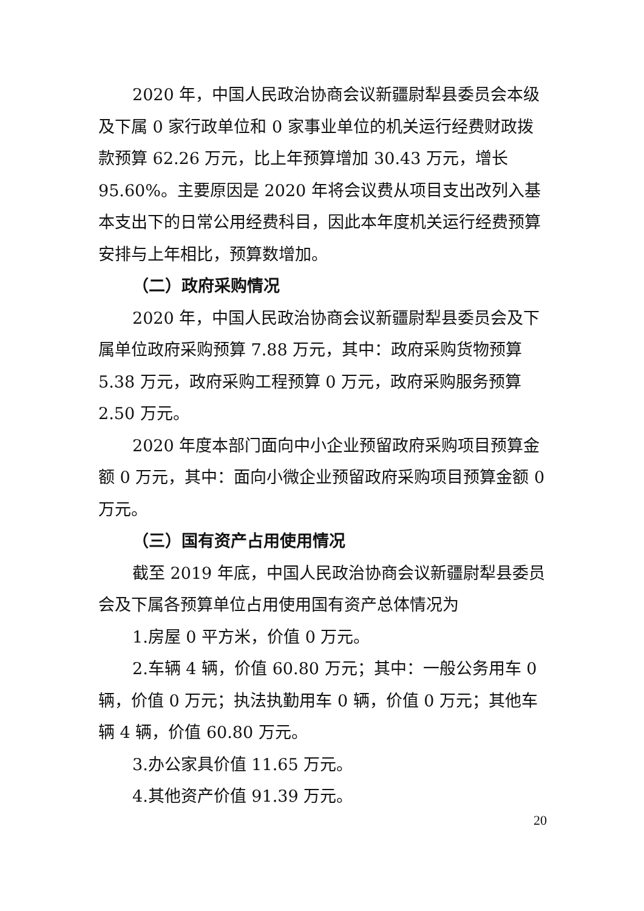2020 年，中国人民政治协商会议新疆尉犁县委员会本级及下属 0 家行政单位和 0 家事业单位的机关运行经费财政拨款预算 62.26 万元，比上年预算增加 30.43 万元，增长 95.60%。主要原因是 2020 年将会议费从项目支出改列入基本支出下的日常公用经费科目，因此本年度机关运行经费预算安排与上年相比，预算数增加。
（二）政府采购情况
2020 年，中国人民政治协商会议新疆尉犁县委员会及下属单位政府采购预算 7.88 万元，其中：政府采购货物预算 5.38 万元，政府采购工程预算 0 万元，政府采购服务预算 2.50 万元。
2020 年度本部门面向中小企业预留政府采购项目预算金额 0 万元，其中：面向小微企业预留政府采购项目预算金额 0 万元。
（三）国有资产占用使用情况
截至 2019 年底，中国人民政治协商会议新疆尉犁县委员会及下属各预算单位占用使用国有资产总体情况为
1.房屋 0 平方米，价值 0 万元。
2.车辆 4 辆，价值 60.80 万元；其中：一般公务用车 0 辆，价值 0 万元；执法执勤用车 0 辆，价值 0 万元；其他车辆 4 辆，价值 60.80 万元。
3.办公家具价值 11.65 万元。
4.其他资产价值 91.39 万元。
20